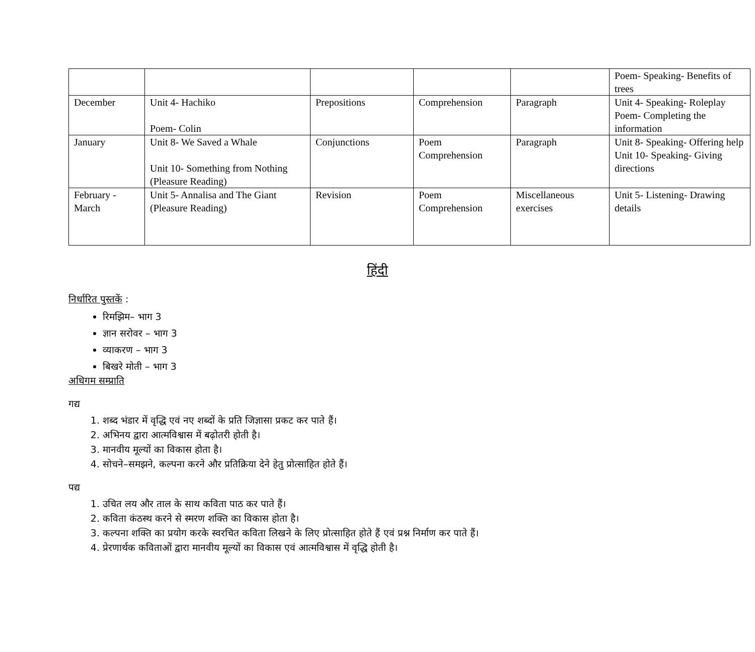| | | | | | Poem- Speaking- Benefits of trees |
| December | Unit 4- Hachiko Poem- Colin | Prepositions | Comprehension | Paragraph | Unit 4- Speaking- Roleplay Poem- Completing the information |
| January | Unit 8- We Saved a Whale Unit 10- Something from Nothing (Pleasure Reading) | Conjunctions | Poem Comprehension | Paragraph | Unit 8- Speaking- Offering help Unit 10- Speaking- Giving directions |
| February - March | Unit 5- Annalisa and The Giant (Pleasure Reading) | Revision | Poem Comprehension | Miscellaneous exercises | Unit 5- Listening- Drawing details |
हिंदी
निर्धारित पुस्तकें :
रिमझिम– भाग 3
ज्ञान सरोवर – भाग 3
व्याकरण – भाग 3
बिखरे मोती – भाग 3
अधिगम सम्प्राति
गद्य
1. शब्द भंडार में वृद्धि एवं नए शब्दों के प्रति जिज्ञासा प्रकट कर पाते हैं।
2. अभिनय द्वारा आत्मविश्वास में बढ़ोतरी होती है।
3. मानवीय मूल्यों का विकास होता है।
4. सोचने–समझने, कल्पना करने और प्रतिक्रिया देने हेतु प्रोत्साहित होते हैं।
पद्य
1. उचित लय और ताल के साथ कविता पाठ कर पाते हैं।
2. कविता कंठस्थ करने से स्मरण शक्ति का विकास होता है।
3. कल्पना शक्ति का प्रयोग करके स्वरचित कविता लिखने के लिए प्रोत्साहित होते हैं एवं प्रश्न निर्माण कर पाते हैं।
4. प्रेरणार्थक कविताओं द्वारा मानवीय मूल्यों का विकास एवं आत्मविश्वास में वृद्धि होती है।